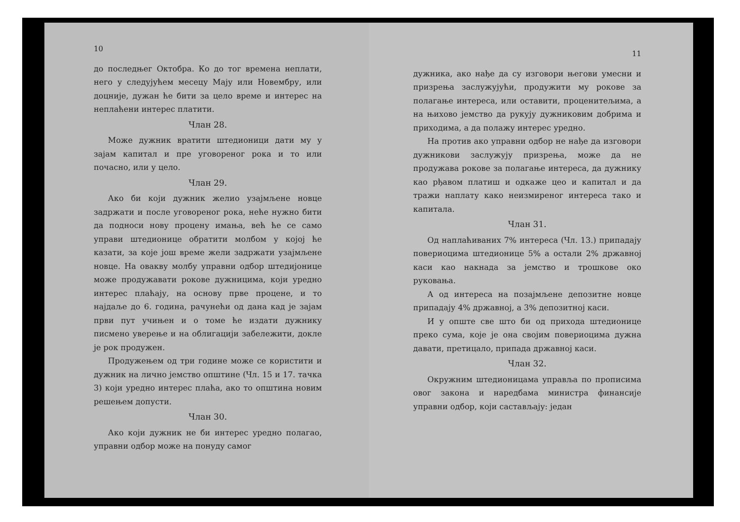10
до последњег Октобра. Ко до тог времена неплати, него у следујућем месецу Мају или Новембру, или доцније, дужан ће бити за цело време и интерес на неплаћени интерес платити.
Члан 28.
Може дужник вратити штедионици дати му у зајам капитал и пре уговореног рока и то или почасно, или у цело.
Члан 29.
Ако би који дужник желио узајмљене новце задржати и после уговореног рока, неће нужно бити да подноси нову процену имања, већ ће се само управи штедионице обратити молбом у којој ће казати, за које још време жели задржати узајмљене новце. На овакву молбу управни одбор штедијонице може продужавати рокове дужницима, који уредно интерес плаћају, на основу прве процене, и то најдаље до 6. година, рачунећи од дана кад је зајам први пут учињен и о томе ће издати дужнику писмено уверење и на облигацији забележити, докле је рок продужен.
Продужењем од три године може се користити и дужник на лично јемство општине (Чл. 15 и 17. тачка 3) који уредно интерес плаћа, ако то општина новим решењем допусти.
Члан 30.
Ако који дужник не би интерес уредно полагао, управни одбор може на понуду самог
11
дужника, ако нађе да су изговори његови умесни и призрења заслужујући, продужити му рокове за полагање интереса, или оставити, проценитељима, а на њихово јемство да рукују дужниковим добрима и приходима, а да полажу интерес уредно.
На против ако управни одбор не нађе да изговори дужникови заслужују призрења, може да не продужава рокове за полагање интереса, да дужнику као рђавом платиш и одкаже цео и капитал и да тражи наплату како неизмиреног интереса тако и капитала.
Члан 31.
Од наплаћиваних 7% интереса (Чл. 13.) припадају повериоцима штедионице 5% а остали 2% државној каси као накнада за јемство и трошкове око руковања.
А од интереса на позајмљене депозитне новце припадају 4% државној, а 3% депозитној каси.
И у опште све што би од прихода штедионице преко сума, које је она својим повериоцима дужна давати, претицало, припада државној каси.
Члан 32.
Окружним штедионицама управља по прописима овог закона и наредбама министра финансије управни одбор, који састављају: један